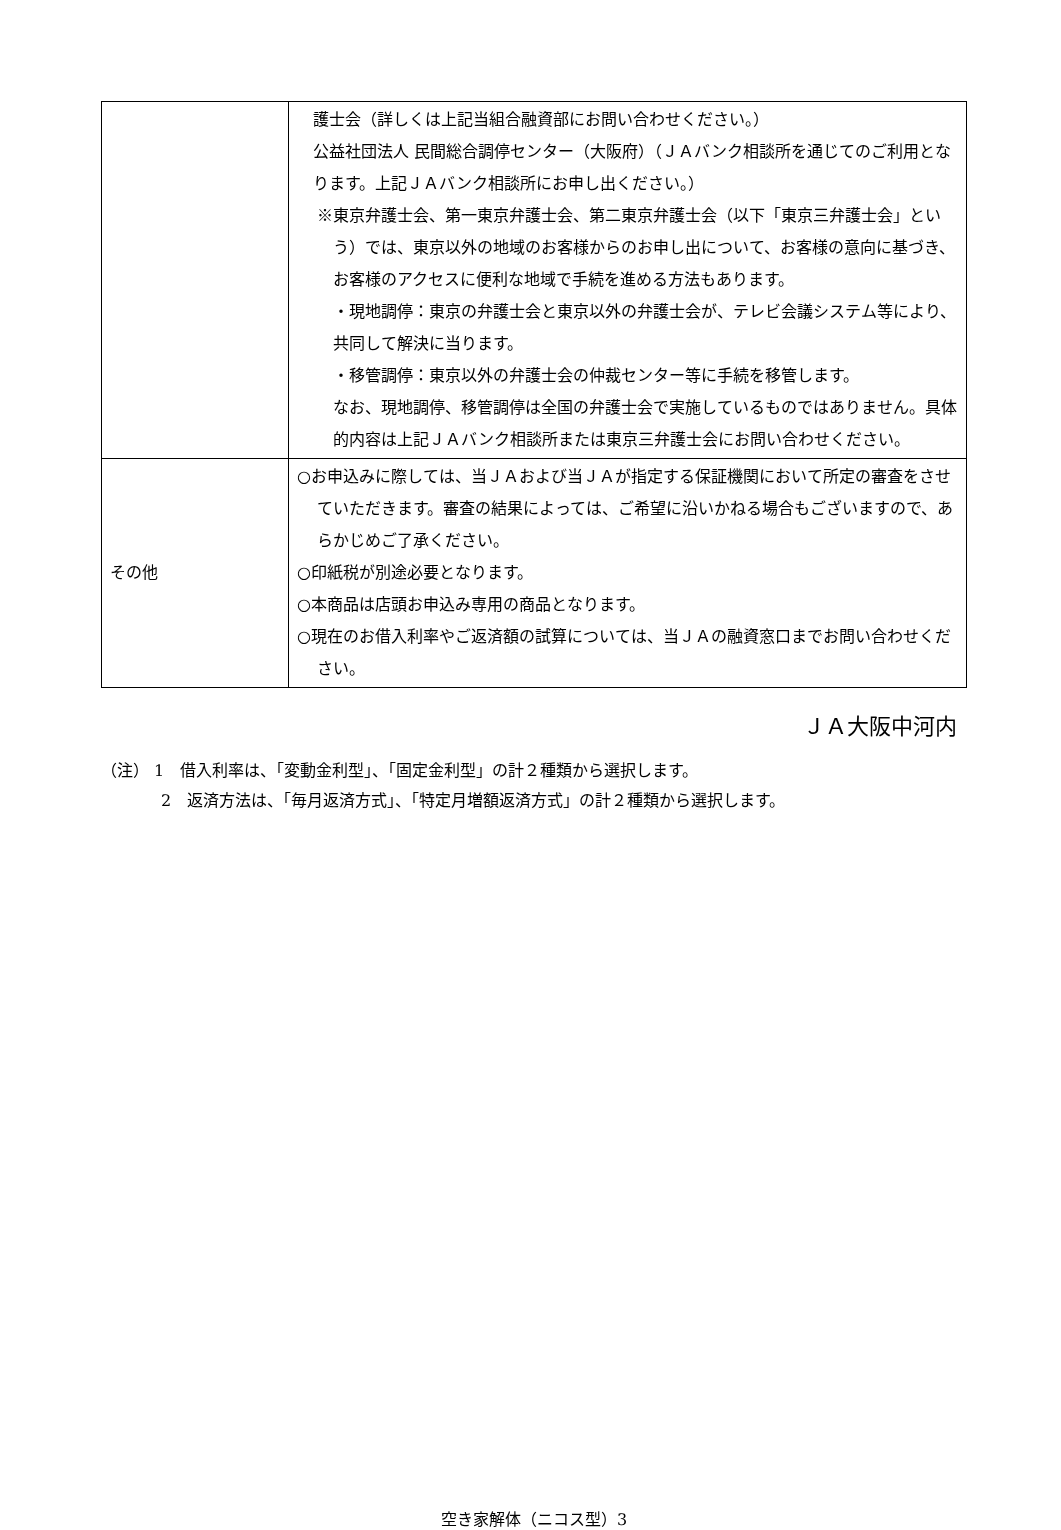| | 護士会（詳しくは上記当組合融資部にお問い合わせください。） 公益社団法人 民間総合調停センター（大阪府）（ＪＡバンク相談所を通じてのご利用となります。上記ＪＡバンク相談所にお申し出ください。） ※東京弁護士会、第一東京弁護士会、第二東京弁護士会（以下「東京三弁護士会」という）では、東京以外の地域のお客様からのお申し出について、お客様の意向に基づき、お客様のアクセスに便利な地域で手続を進める方法もあります。 ・現地調停：東京の弁護士会と東京以外の弁護士会が、テレビ会議システム等により、共同して解決に当ります。 ・移管調停：東京以外の弁護士会の仲裁センター等に手続を移管します。 なお、現地調停、移管調停は全国の弁護士会で実施しているものではありません。具体的内容は上記ＪＡバンク相談所または東京三弁護士会にお問い合わせください。 |
| その他 | ○お申込みに際しては、当ＪＡおよび当ＪＡが指定する保証機関において所定の審査をさせていただきます。審査の結果によっては、ご希望に沿いかねる場合もございますので、あらかじめご了承ください。 ○印紙税が別途必要となります。 ○本商品は店頭お申込み専用の商品となります。 ○現在のお借入利率やご返済額の試算については、当ＪＡの融資窓口までお問い合わせください。 |
ＪＡ大阪中河内
（注） 1　借入利率は、「変動金利型」、「固定金利型」の計２種類から選択します。
2　返済方法は、「毎月返済方式」、「特定月増額返済方式」の計２種類から選択します。
空き家解体（ニコス型）3